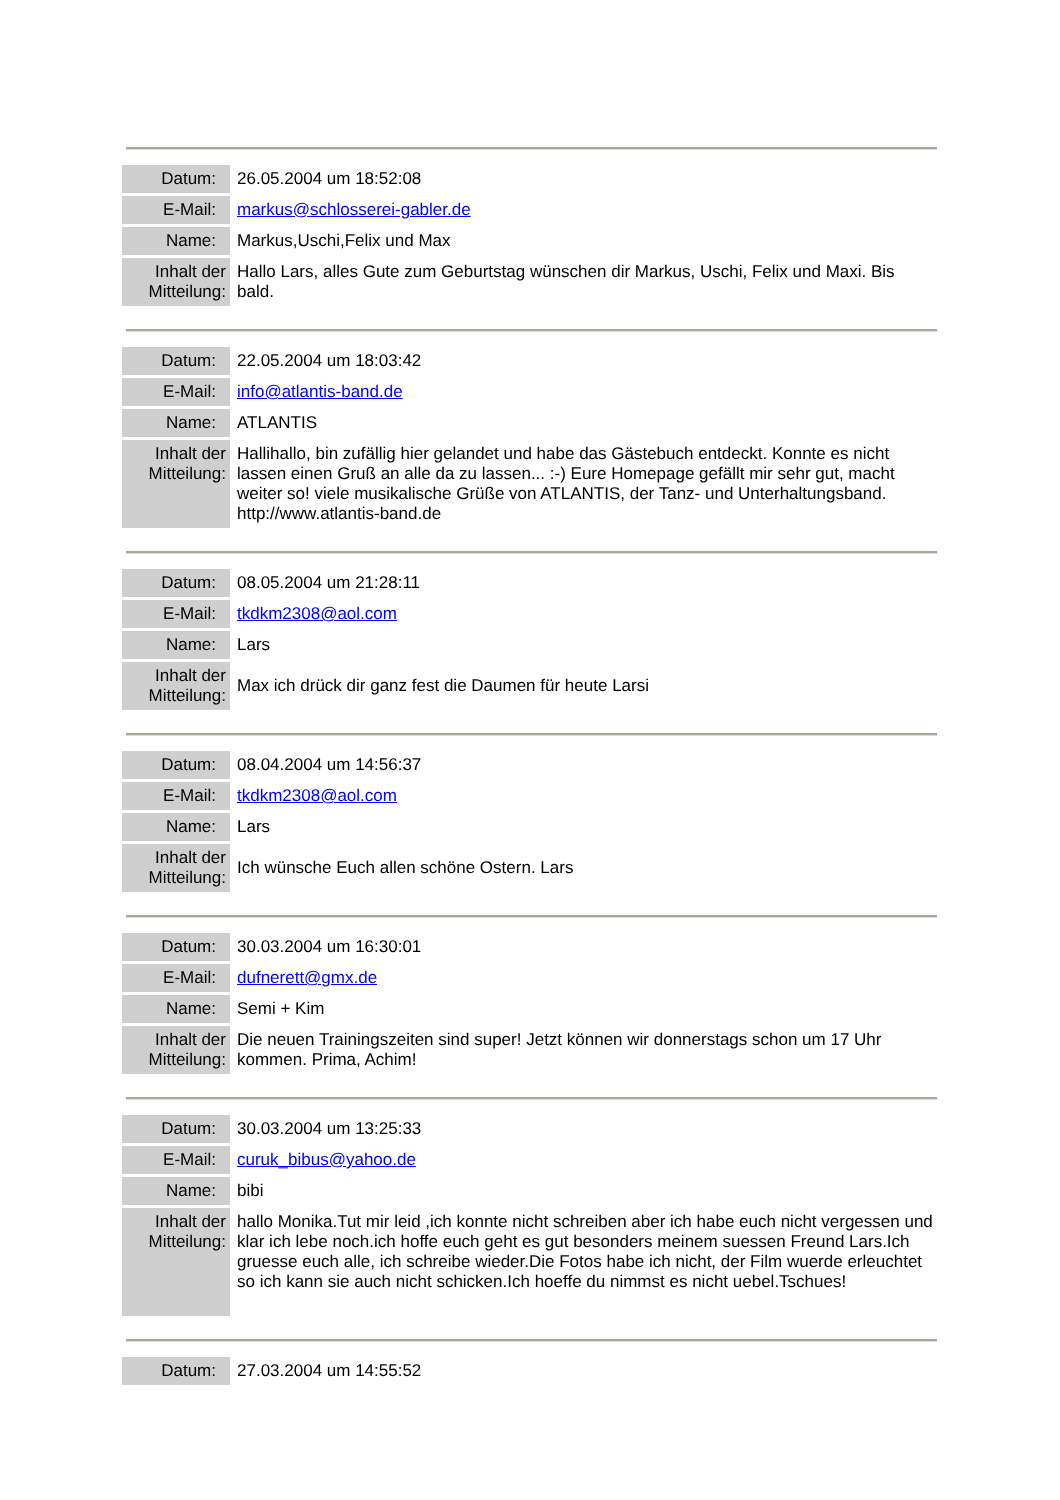| Datum: | 26.05.2004 um 18:52:08 |
| E-Mail: | markus@schlosserei-gabler.de |
| Name: | Markus,Uschi,Felix und Max |
| Inhalt der Mitteilung: | Hallo Lars, alles Gute zum Geburtstag wünschen dir Markus, Uschi, Felix und Maxi. Bis bald. |
| Datum: | 22.05.2004 um 18:03:42 |
| E-Mail: | info@atlantis-band.de |
| Name: | ATLANTIS |
| Inhalt der Mitteilung: | Hallihallo, bin zufällig hier gelandet und habe das Gästebuch entdeckt. Konnte es nicht lassen einen Gruß an alle da zu lassen... :-) Eure Homepage gefällt mir sehr gut, macht weiter so! viele musikalische Grüße von ATLANTIS, der Tanz- und Unterhaltungsband. http://www.atlantis-band.de |
| Datum: | 08.05.2004 um 21:28:11 |
| E-Mail: | tkdkm2308@aol.com |
| Name: | Lars |
| Inhalt der Mitteilung: | Max ich drück dir ganz fest die Daumen für heute Larsi |
| Datum: | 08.04.2004 um 14:56:37 |
| E-Mail: | tkdkm2308@aol.com |
| Name: | Lars |
| Inhalt der Mitteilung: | Ich wünsche Euch allen schöne Ostern. Lars |
| Datum: | 30.03.2004 um 16:30:01 |
| E-Mail: | dufnerett@gmx.de |
| Name: | Semi + Kim |
| Inhalt der Mitteilung: | Die neuen Trainingszeiten sind super! Jetzt können wir donnerstags schon um 17 Uhr kommen. Prima, Achim! |
| Datum: | 30.03.2004 um 13:25:33 |
| E-Mail: | curuk_bibus@yahoo.de |
| Name: | bibi |
| Inhalt der Mitteilung: | hallo Monika.Tut mir leid ,ich konnte nicht schreiben aber ich habe euch nicht vergessen und klar ich lebe noch.ich hoffe euch geht es gut besonders meinem suessen Freund Lars.Ich gruesse euch alle, ich schreibe wieder.Die Fotos habe ich nicht, der Film wuerde erleuchtet so ich kann sie auch nicht schicken.Ich hoeffe du nimmst es nicht uebel.Tschues! |
| Datum: | 27.03.2004 um 14:55:52 |